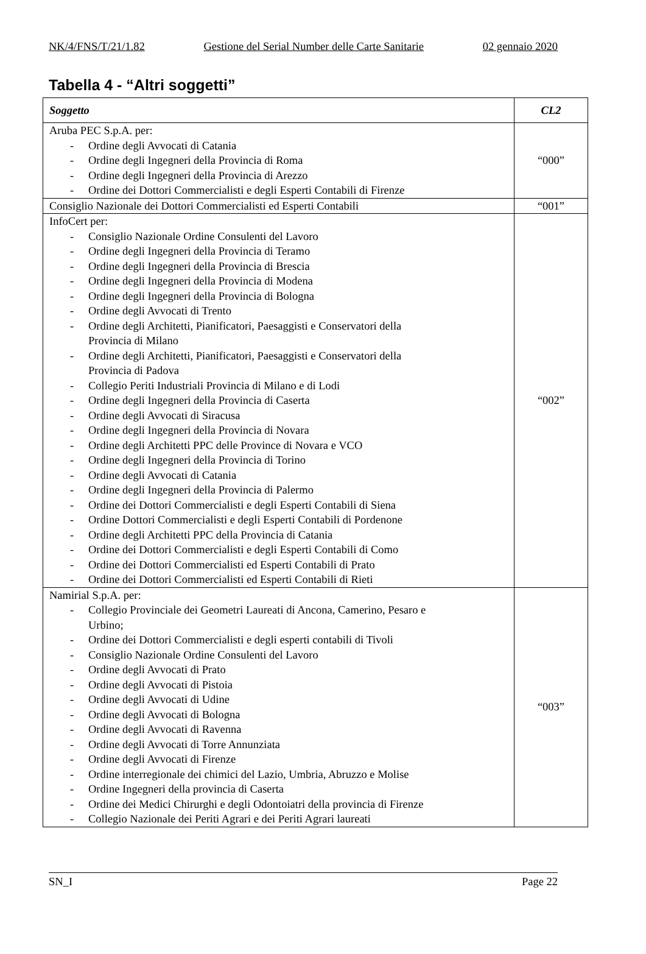NK/4/FNS/T/21/1.82 Gestione del Serial Number delle Carte Sanitarie 02 gennaio 2020
Tabella 4 - “Altri soggetti”
| Soggetto | CL2 |
| --- | --- |
| Aruba PEC S.p.A. per: - Ordine degli Avvocati di Catania - Ordine degli Ingegneri della Provincia di Roma - Ordine degli Ingegneri della Provincia di Arezzo - Ordine dei Dottori Commercialisti e degli Esperti Contabili di Firenze | “000” |
| Consiglio Nazionale dei Dottori Commercialisti ed Esperti Contabili | “001” |
| InfoCert per: - Consiglio Nazionale Ordine Consulenti del Lavoro - Ordine degli Ingegneri della Provincia di Teramo - Ordine degli Ingegneri della Provincia di Brescia - Ordine degli Ingegneri della Provincia di Modena - Ordine degli Ingegneri della Provincia di Bologna - Ordine degli Avvocati di Trento - Ordine degli Architetti, Pianificatori, Paesaggisti e Conservatori della Provincia di Milano - Ordine degli Architetti, Pianificatori, Paesaggisti e Conservatori della Provincia di Padova - Collegio Periti Industriali Provincia di Milano e di Lodi - Ordine degli Ingegneri della Provincia di Caserta - Ordine degli Avvocati di Siracusa - Ordine degli Ingegneri della Provincia di Novara - Ordine degli Architetti PPC delle Province di Novara e VCO - Ordine degli Ingegneri della Provincia di Torino - Ordine degli Avvocati di Catania - Ordine degli Ingegneri della Provincia di Palermo - Ordine dei Dottori Commercialisti e degli Esperti Contabili di Siena - Ordine Dottori Commercialisti e degli Esperti Contabili di Pordenone - Ordine degli Architetti PPC della Provincia di Catania - Ordine dei Dottori Commercialisti e degli Esperti Contabili di Como - Ordine dei Dottori Commercialisti ed Esperti Contabili di Prato - Ordine dei Dottori Commercialisti ed Esperti Contabili di Rieti | “002” |
| Namirial S.p.A. per: - Collegio Provinciale dei Geometri Laureati di Ancona, Camerino, Pesaro e Urbino; - Ordine dei Dottori Commercialisti e degli esperti contabili di Tivoli - Consiglio Nazionale Ordine Consulenti del Lavoro - Ordine degli Avvocati di Prato - Ordine degli Avvocati di Pistoia - Ordine degli Avvocati di Udine - Ordine degli Avvocati di Bologna - Ordine degli Avvocati di Ravenna - Ordine degli Avvocati di Torre Annunziata - Ordine degli Avvocati di Firenze - Ordine interregionale dei chimici del Lazio, Umbria, Abruzzo e Molise - Ordine Ingegneri della provincia di Caserta - Ordine dei Medici Chirurghi e degli Odontoiatri della provincia di Firenze - Collegio Nazionale dei Periti Agrari e dei Periti Agrari laureati | “003” |
SN_I Page 22